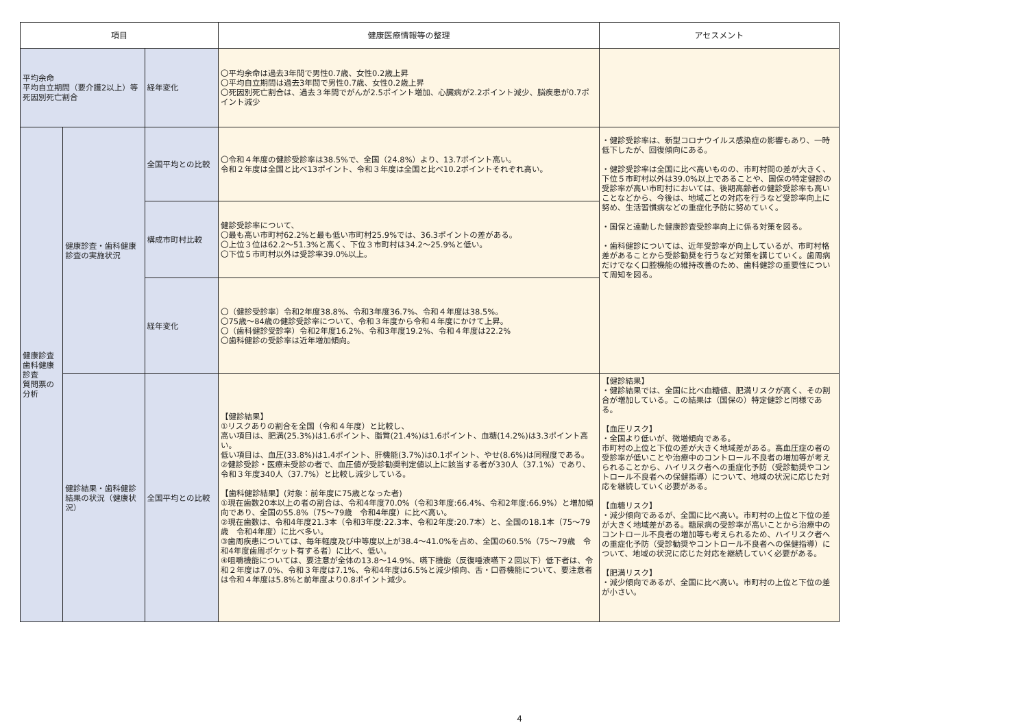| 項目 | | | 健康医療情報等の整理 | アセスメント |
| --- | --- | --- | --- | --- |
| 平均余命 平均自立期間（要介護2以上）等 死因別死亡割合 | | 経年変化 | 〇平均余命は過去3年間で男性0.7歳、女性0.2歳上昇 〇平均自立期間は過去3年間で男性0.7歳、女性0.2歳上昇 〇死因別死亡割合は、過去３年間でがんが2.5ポイント増加、心臓病が2.2ポイント減少、脳疾患が0.7ポイント減少 | |
| 健康診査 歯科健康診査 質問票の分析 | 健康診査・歯科健康診査の実施状況 | 全国平均との比較 | 〇令和４年度の健診受診率は38.5%で、全国（24.8%）より、13.7ポイント高い。 令和２年度は全国と比べ13ポイント、令和３年度は全国と比べ10.2ポイントそれぞれ高い。 | ・健診受診率は、新型コロナウイルス感染症の影響もあり、一時低下したが、回復傾向にある。 ・健診受診率は全国に比べ高いものの、市町村間の差が大きく、下位５市町村以外は39.0%以上であることや、国保の特定健診の受診率が高い市町村においては、後期高齢者の健診受診率も高いことなどから、今後は、地域ごとの対応を行うなど受診率向上に努め、生活習慣病などの重症化予防に努めていく。 ・国保と連動した健康診査受診率向上に係る対策を図る。 ・歯科健診については、近年受診率が向上しているが、市町村格差があることから受診勧奨を行うなど対策を講じていく。歯周病だけでなく口腔機能の維持改善のため、歯科健診の重要性について周知を図る。 |
| | | 構成市町村比較 | 健診受診率について、 〇最も高い市町村62.2%と最も低い市町村25.9%では、36.3ポイントの差がある。 〇上位３位は62.2～51.3%と高く、下位３市町村は34.2～25.9%と低い。 〇下位５市町村以外は受診率39.0%以上。 | |
| | | 経年変化 | 〇（健診受診率）令和2年度38.8%、令和3年度36.7%、令和４年度は38.5%。 〇75歳～84歳の健診受診率について、令和３年度から令和４年度にかけて上昇。 〇（歯科健診受診率）令和2年度16.2%、令和3年度19.2%、令和４年度は22.2% 〇歯科健診の受診率は近年増加傾向。 | |
| | 健診結果・歯科健診結果の状況（健康状況） | 全国平均との比較 | 【健診結果】 ①リスクありの割合を全国（令和４年度）と比較し、 高い項目は、肥満(25.3%)は1.6ポイント、脂質(21.4%)は1.6ポイント、血糖(14.2%)は3.3ポイント高い。 低い項目は、血圧(33.8%)は1.4ポイント、肝機能(3.7%)は0.1ポイント、やせ(8.6%)は同程度である。 ②健診受診・医療未受診の者で、血圧値が受診勧奨判定値以上に該当する者が330人（37.1%）であり、令和３年度340人（37.7%）と比較し減少している。 【歯科健診結果】(対象：前年度に75歳となった者) ①現在歯数20本以上の者の割合は、令和4年度70.0%（令和3年度:66.4%、令和2年度:66.9%）と増加傾向であり、全国の55.8%（75～79歳 令和4年度）に比べ高い。 ②現在歯数は、令和4年度21.3本（令和3年度:22.3本、令和2年度:20.7本）と、全国の18.1本（75～79歳 令和4年度）に比べ多い。 ③歯周疾患については、毎年軽度及び中等度以上が38.4～41.0%を占め、全国の60.5%（75～79歳 令和4年度歯周ポケット有する者）に比べ、低い。 ④咀嚼機能については、要注意が全体の13.8～14.9%、嚥下機能（反復唾液嚥下２回以下）低下者は、令和２年度は7.0%、令和３年度は7.1%、令和4年度は6.5%と減少傾向、舌・口唇機能について、要注意者は令和４年度は5.8%と前年度より0.8ポイント減少。 | 【健診結果】 ・健診結果では、全国に比べ血糖値、肥満リスクが高く、その割合が増加している。この結果は（国保の）特定健診と同様である。 【血圧リスク】 ・全国より低いが、微増傾向である。 市町村の上位と下位の差が大きく地域差がある。高血圧症の者の受診率が低いことや治療中のコントロール不良者の増加等が考えられることから、ハイリスク者への重症化予防（受診勧奨やコントロール不良者への保健指導）について、地域の状況に応じた対応を継続していく必要がある。 【血糖リスク】 ・減少傾向であるが、全国に比べ高い。市町村の上位と下位の差が大きく地域差がある。糖尿病の受診率が高いことから治療中のコントロール不良者の増加等も考えられるため、ハイリスク者への重症化予防（受診勧奨やコントロール不良者への保健指導）について、地域の状況に応じた対応を継続していく必要がある。 【肥満リスク】 ・減少傾向であるが、全国に比べ高い。市町村の上位と下位の差が小さい。 |
4